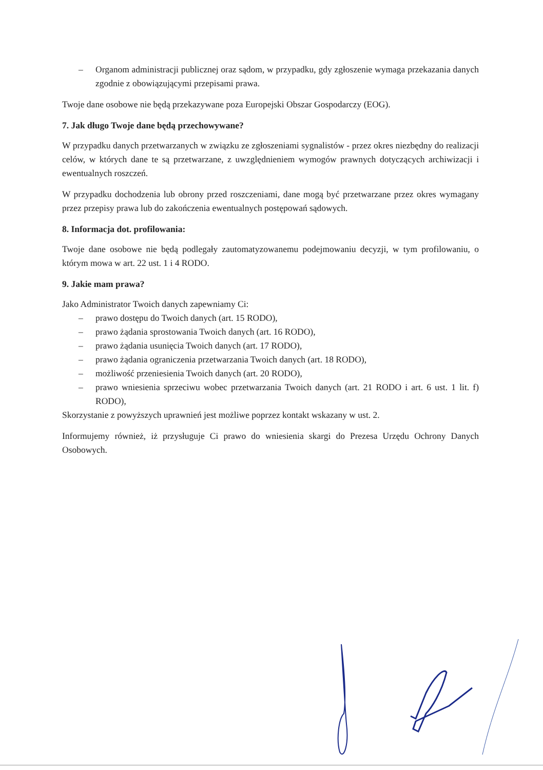– Organom administracji publicznej oraz sądom, w przypadku, gdy zgłoszenie wymaga przekazania danych zgodnie z obowiązującymi przepisami prawa.
Twoje dane osobowe nie będą przekazywane poza Europejski Obszar Gospodarczy (EOG).
7. Jak długo Twoje dane będą przechowywane?
W przypadku danych przetwarzanych w związku ze zgłoszeniami sygnalistów - przez okres niezbędny do realizacji celów, w których dane te są przetwarzane, z uwzględnieniem wymogów prawnych dotyczących archiwizacji i ewentualnych roszczeń.
W przypadku dochodzenia lub obrony przed roszczeniami, dane mogą być przetwarzane przez okres wymagany przez przepisy prawa lub do zakończenia ewentualnych postępowań sądowych.
8. Informacja dot. profilowania:
Twoje dane osobowe nie będą podlegały zautomatyzowanemu podejmowaniu decyzji, w tym profilowaniu, o którym mowa w art. 22 ust. 1 i 4 RODO.
9. Jakie mam prawa?
Jako Administrator Twoich danych zapewniamy Ci:
– prawo dostępu do Twoich danych (art. 15 RODO),
– prawo żądania sprostowania Twoich danych (art. 16 RODO),
– prawo żądania usunięcia Twoich danych (art. 17 RODO),
– prawo żądania ograniczenia przetwarzania Twoich danych (art. 18 RODO),
– możliwość przeniesienia Twoich danych (art. 20 RODO),
– prawo wniesienia sprzeciwu wobec przetwarzania Twoich danych (art. 21 RODO i art. 6 ust. 1 lit. f) RODO),
Skorzystanie z powyższych uprawnień jest możliwe poprzez kontakt wskazany w ust. 2.
Informujemy również, iż przysługuje Ci prawo do wniesienia skargi do Prezesa Urzędu Ochrony Danych Osobowych.